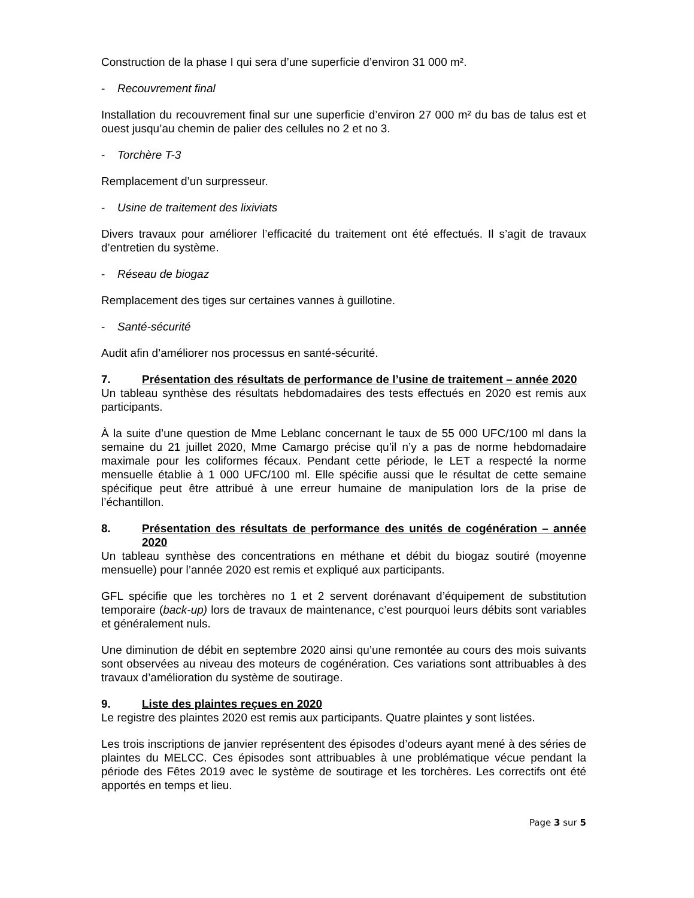Construction de la phase I qui sera d’une superficie d’environ 31 000 m².
- Recouvrement final
Installation du recouvrement final sur une superficie d’environ 27 000 m² du bas de talus est et ouest jusqu’au chemin de palier des cellules no 2 et no 3.
- Torchère T-3
Remplacement d’un surpresseur.
- Usine de traitement des lixiviats
Divers travaux pour améliorer l’efficacité du traitement ont été effectués. Il s’agit de travaux d’entretien du système.
- Réseau de biogaz
Remplacement des tiges sur certaines vannes à guillotine.
- Santé-sécurité
Audit afin d’améliorer nos processus en santé-sécurité.
7. Présentation des résultats de performance de l’usine de traitement – année 2020
Un tableau synthèse des résultats hebdomadaires des tests effectués en 2020 est remis aux participants.
À la suite d’une question de Mme Leblanc concernant le taux de 55 000 UFC/100 ml dans la semaine du 21 juillet 2020, Mme Camargo précise qu’il n’y a pas de norme hebdomadaire maximale pour les coliformes fécaux. Pendant cette période, le LET a respecté la norme mensuelle établie à 1 000 UFC/100 ml. Elle spécifie aussi que le résultat de cette semaine spécifique peut être attribué à une erreur humaine de manipulation lors de la prise de l’échantillon.
8. Présentation des résultats de performance des unités de cogénération – année 2020
Un tableau synthèse des concentrations en méthane et débit du biogaz soutiré (moyenne mensuelle) pour l’année 2020 est remis et expliqué aux participants.
GFL spécifie que les torchères no 1 et 2 servent dorénavant d’équipement de substitution temporaire (back-up) lors de travaux de maintenance, c’est pourquoi leurs débits sont variables et généralement nuls.
Une diminution de débit en septembre 2020 ainsi qu’une remontée au cours des mois suivants sont observées au niveau des moteurs de cogénération. Ces variations sont attribuables à des travaux d’amélioration du système de soutirage.
9. Liste des plaintes reçues en 2020
Le registre des plaintes 2020 est remis aux participants. Quatre plaintes y sont listées.
Les trois inscriptions de janvier représentent des épisodes d’odeurs ayant mené à des séries de plaintes du MELCC. Ces épisodes sont attribuables à une problématique vécue pendant la période des Fêtes 2019 avec le système de soutirage et les torchères. Les correctifs ont été apportés en temps et lieu.
Page 3 sur 5